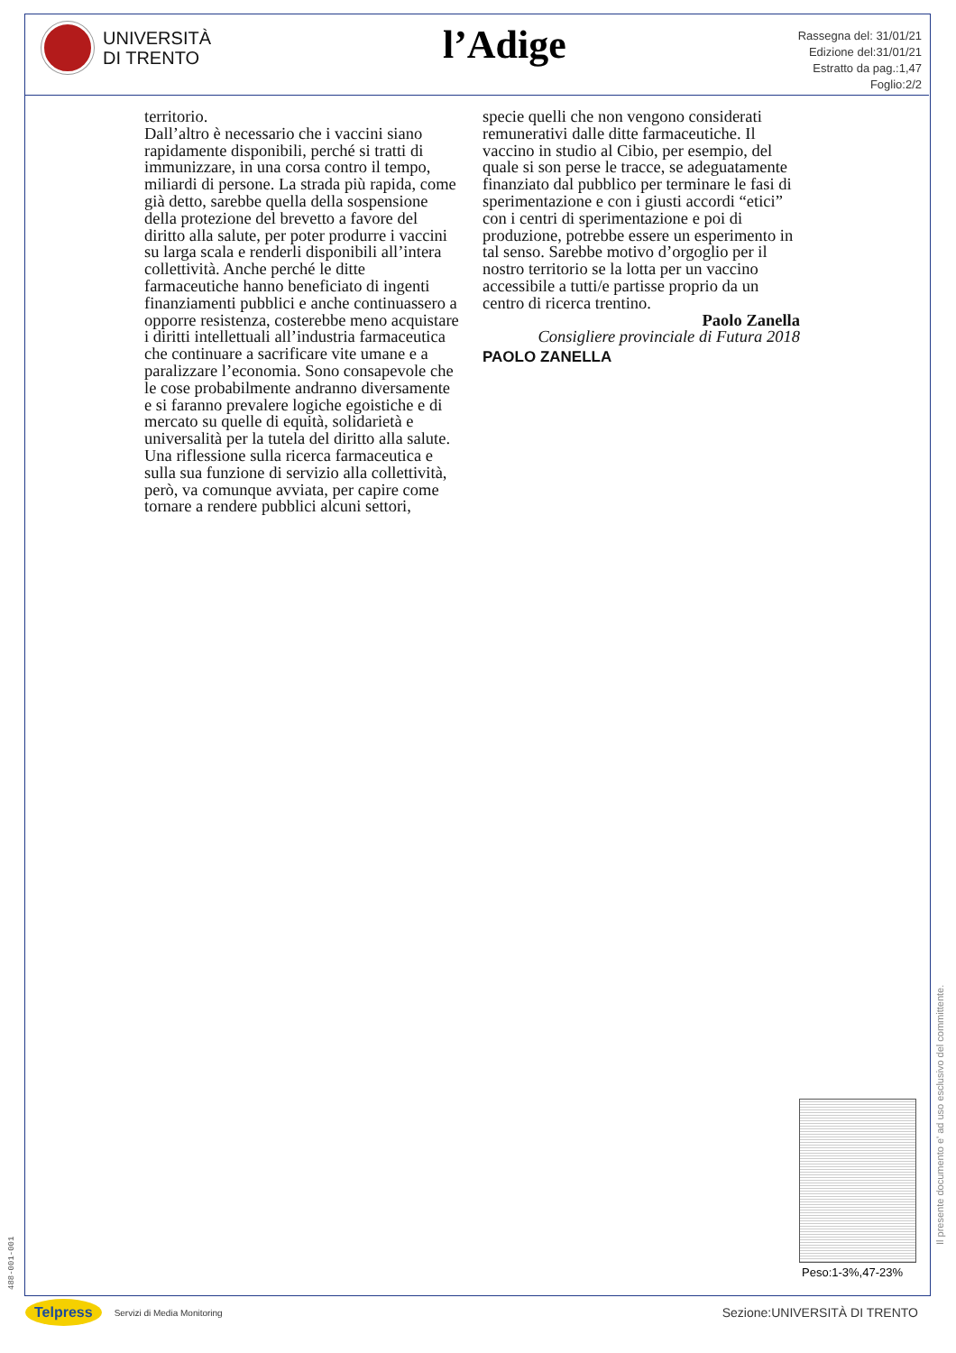UNIVERSITÀ
DI TRENTO
l’Adige
Rassegna del: 31/01/21
Edizione del:31/01/21
Estratto da pag.:1,47
Foglio:2/2
territorio.
Dall’altro è necessario che i vaccini siano rapidamente disponibili, perché si tratti di immunizzare, in una corsa contro il tempo, miliardi di persone. La strada più rapida, come già detto, sarebbe quella della sospensione della protezione del brevetto a favore del diritto alla salute, per poter produrre i vaccini su larga scala e renderli disponibili all’intera collettività. Anche perché le ditte farmaceutiche hanno beneficiato di ingenti finanziamenti pubblici e anche continuassero a opporre resistenza, costerebbe meno acquistare i diritti intellettuali all’industria farmaceutica che continuare a sacrificare vite umane e a paralizzare l’economia. Sono consapevole che le cose probabilmente andranno diversamente e si faranno prevalere logiche egoistiche e di mercato su quelle di equità, solidarietà e universalità per la tutela del diritto alla salute.
Una riflessione sulla ricerca farmaceutica e sulla sua funzione di servizio alla collettività, però, va comunque avviata, per capire come tornare a rendere pubblici alcuni settori,
specie quelli che non vengono considerati remunerativi dalle ditte farmaceutiche. Il vaccino in studio al Cibio, per esempio, del quale si son perse le tracce, se adeguatamente finanziato dal pubblico per terminare le fasi di sperimentazione e con i giusti accordi “etici” con i centri di sperimentazione e poi di produzione, potrebbe essere un esperimento in tal senso. Sarebbe motivo d’orgoglio per il nostro territorio se la lotta per un vaccino accessibile a tutti/e partisse proprio da un centro di ricerca trentino.
Paolo Zanella
Consigliere provinciale di Futura 2018
PAOLO ZANELLA
Peso:1-3%,47-23%
Il presente documento e' ad uso esclusivo del committente.
488-001-001
Telpress Servizi di Media Monitoring
Sezione:UNIVERSITÀ DI TRENTO